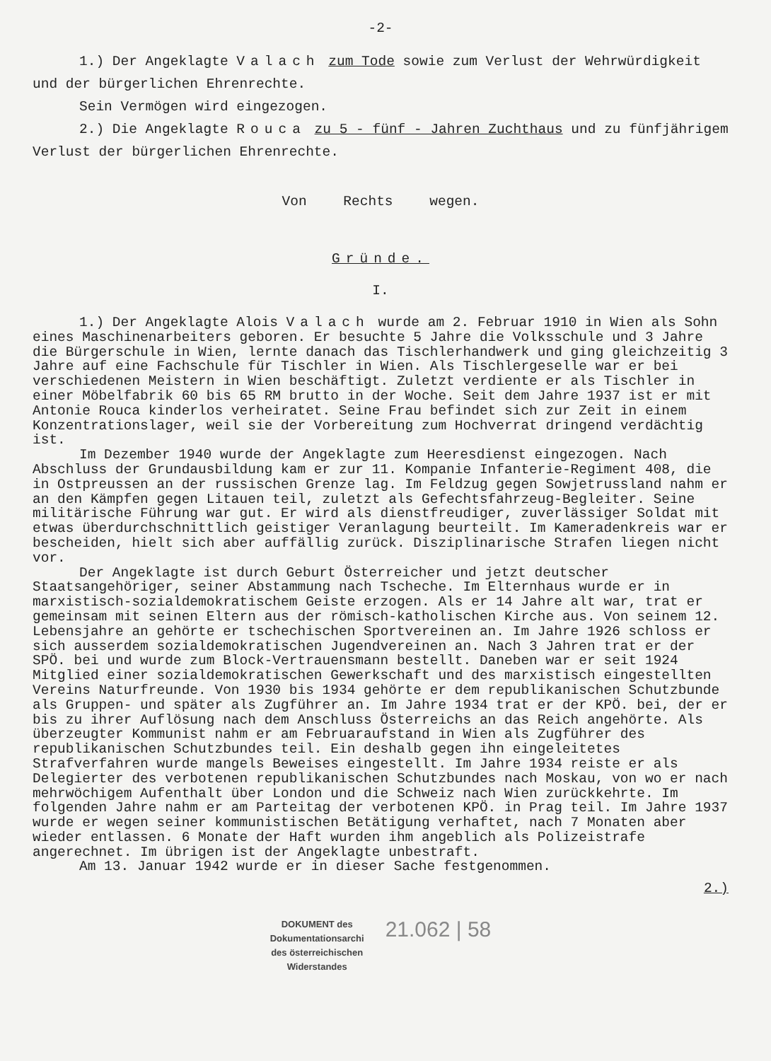-2-
1.) Der Angeklagte Valach zum Tode sowie zum Verlust der Wehrwürdigkeit und der bürgerlichen Ehrenrechte.
Sein Vermögen wird eingezogen.
2.) Die Angeklagte Rouca zu 5 - fünf - Jahren Zuchthaus und zu fünfjährigem Verlust der bürgerlichen Ehrenrechte.
Von Rechts wegen.
Gründe.
I.
1.) Der Angeklagte Alois Valach wurde am 2. Februar 1910 in Wien als Sohn eines Maschinenarbeiters geboren. Er besuchte 5 Jahre die Volksschule und 3 Jahre die Bürgerschule in Wien, lernte danach das Tischlerhandwerk und ging gleichzeitig 3 Jahre auf eine Fachschule für Tischler in Wien. Als Tischlergeselle war er bei verschiedenen Meistern in Wien beschäftigt. Zuletzt verdiente er als Tischler in einer Möbelfabrik 60 bis 65 RM brutto in der Woche. Seit dem Jahre 1937 ist er mit Antonie Rouca kinderlos verheiratet. Seine Frau befindet sich zur Zeit in einem Konzentrationslager, weil sie der Vorbereitung zum Hochverrat dringend verdächtig ist.
Im Dezember 1940 wurde der Angeklagte zum Heeresdienst eingezogen. Nach Abschluss der Grundausbildung kam er zur 11. Kompanie Infanterie-Regiment 408, die in Ostpreussen an der russischen Grenze lag. Im Feldzug gegen Sowjetrussland nahm er an den Kämpfen gegen Litauen teil, zuletzt als Gefechtsfahrzeug-Begleiter. Seine militärische Führung war gut. Er wird als dienstfreudiger, zuverlässiger Soldat mit etwas überdurchschnittlich geistiger Veranlagung beurteilt. Im Kameradenkreis war er bescheiden, hielt sich aber auffällig zurück. Disziplinarische Strafen liegen nicht vor.
Der Angeklagte ist durch Geburt Österreicher und jetzt deutscher Staatsangehöriger, seiner Abstammung nach Tscheche. Im Elternhaus wurde er in marxistisch-sozialdemokratischem Geiste erzogen. Als er 14 Jahre alt war, trat er gemeinsam mit seinen Eltern aus der römisch-katholischen Kirche aus. Von seinem 12. Lebensjahre an gehörte er tschechischen Sportvereinen an. Im Jahre 1926 schloss er sich ausserdem sozialdemokratischen Jugendvereinen an. Nach 3 Jahren trat er der SPÖ. bei und wurde zum Block-Vertrauensmann bestellt. Daneben war er seit 1924 Mitglied einer sozialdemokratischen Gewerkschaft und des marxistisch eingestellten Vereins Naturfreunde. Von 1930 bis 1934 gehörte er dem republikanischen Schutzbunde als Gruppen- und später als Zugführer an. Im Jahre 1934 trat er der KPÖ. bei, der er bis zu ihrer Auflösung nach dem Anschluss Österreichs an das Reich angehörte. Als überzeugter Kommunist nahm er am Februaraufstand in Wien als Zugführer des republikanischen Schutzbundes teil. Ein deshalb gegen ihn eingeleitetes Strafverfahren wurde mangels Beweises eingestellt. Im Jahre 1934 reiste er als Delegierter des verbotenen republikanischen Schutzbundes nach Moskau, von wo er nach mehrwöchigem Aufenthalt über London und die Schweiz nach Wien zurückkehrte. Im folgenden Jahre nahm er am Parteitag der verbotenen KPÖ. in Prag teil. Im Jahre 1937 wurde er wegen seiner kommunistischen Betätigung verhaftet, nach 7 Monaten aber wieder entlassen. 6 Monate der Haft wurden ihm angeblich als Polizeistrafe angerechnet. Im übrigen ist der Angeklagte unbestraft.
Am 13. Januar 1942 wurde er in dieser Sache festgenommen.
2.)
DOKUMENT des
Dokumentationsarchi
des österreichischen
Widerstandes
21.062 | 58